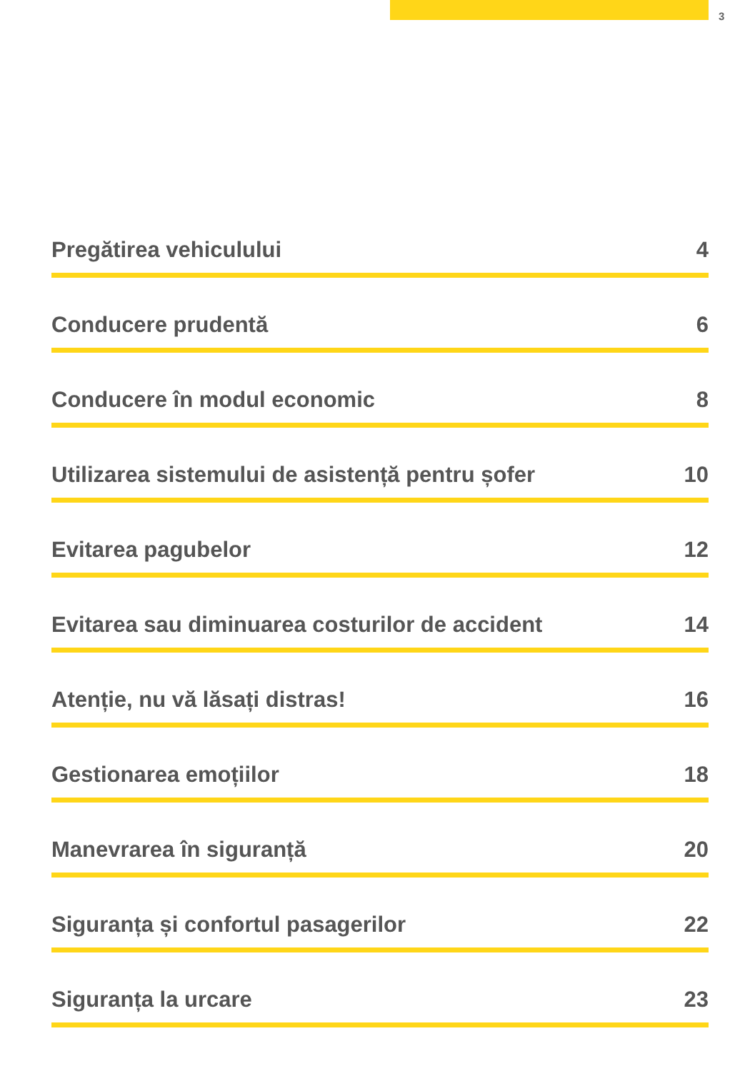3
Pregătirea vehiculului 4
Conducere prudentă 6
Conducere în modul economic 8
Utilizarea sistemului de asistență pentru șofer 10
Evitarea pagubelor 12
Evitarea sau diminuarea costurilor de accident 14
Atenție, nu vă lăsați distras! 16
Gestionarea emoțiilor 18
Manevrarea în siguranță 20
Siguranța și confortul pasagerilor 22
Siguranța la urcare 23